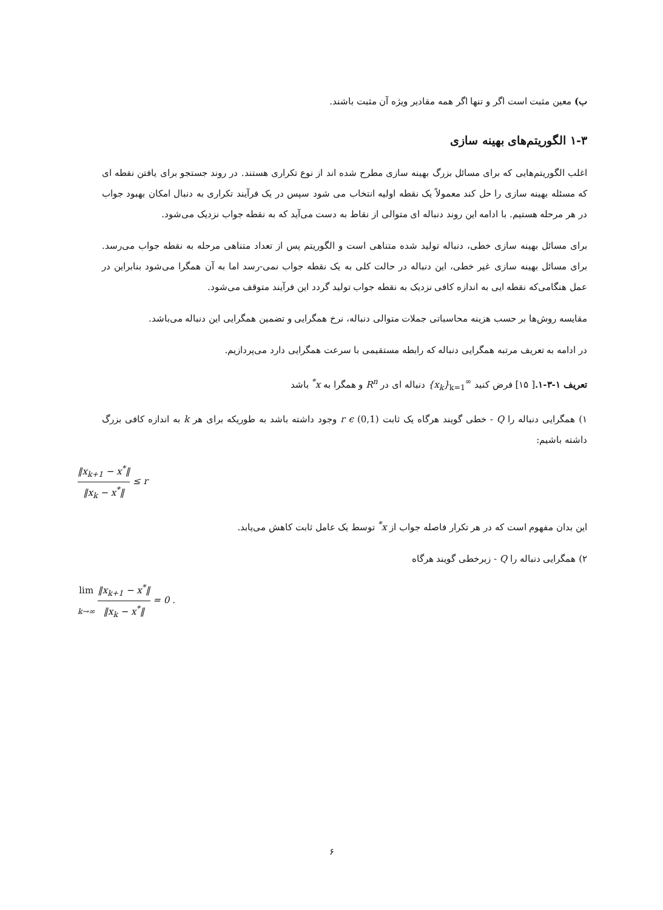ب) معین مثبت است اگر و تنها اگر همه مقادیر ویژه آن مثبت باشند.
۱-۳ الگوریتم‌های بهینه سازی
اغلب الگوریتم‌هایی که برای مسائل بزرگ بهینه سازی مطرح شده اند از نوع تکراری هستند. در روند جستجو برای یافتن نقطه ای که مسئله بهینه سازی را حل کند معمولاً یک نقطه اولیه انتخاب می شود سپس در یک فرآیند تکراری به دنبال امکان بهبود جواب در هر مرحله هستیم. با ادامه این روند دنباله ای متوالی از نقاط به دست می‌آید که به نقطه جواب نزدیک می‌شود.
برای مسائل بهینه سازی خطی، دنباله تولید شده متناهی است و الگوریتم پس از تعداد متناهی مرحله به نقطه جواب می‌رسد. برای مسائل بهینه سازی غیر خطی، این دنباله در حالت کلی به یک نقطه جواب نمی-رسد اما به آن همگرا می‌شود بنابراین در عمل هنگامی‌که نقطه ایی به اندازه کافی نزدیک به نقطه جواب تولید گردد این فرآیند متوقف می‌شود.
مقایسه روش‌ها بر حسب هزینه محاسباتی جملات متوالی دنباله، نرخ همگرایی و تضمین همگرایی این دنباله می‌باشد.
در ادامه به تعریف مرتبه همگرایی دنباله که رابطه مستقیمی با سرعت همگرایی دارد می‌پردازیم.
تعریف ۱-۳-۱.[ ۱۵] فرض کنید {x<sub>k</sub>}<sub>k=1</sub><sup>∞</sup> دنباله ای در R<sup>n</sup> و همگرا به x<sup>*</sup> باشد
۱) همگرایی دنباله را Q - خطی گویند هرگاه یک ثابت r ϵ (0,1) وجود داشته باشد به طوریکه برای هر k به اندازه کافی بزرگ داشته باشیم:
‖x<sub>k+1</sub> − x<sup>*</sup>‖ ‖x<sub>k</sub> − x<sup>*</sup>‖ ≤ r
این بدان مفهوم است که در هر تکرار فاصله جواب از x<sup>*</sup> توسط یک عامل ثابت کاهش می‌یابد.
۲) همگرایی دنباله را Q - زبرخطی گویند هرگاه
lim
k→∞ ‖x<sub>k+1</sub> − x<sup>*</sup>‖ ‖x<sub>k</sub> − x<sup>*</sup>‖ = 0 .
۶